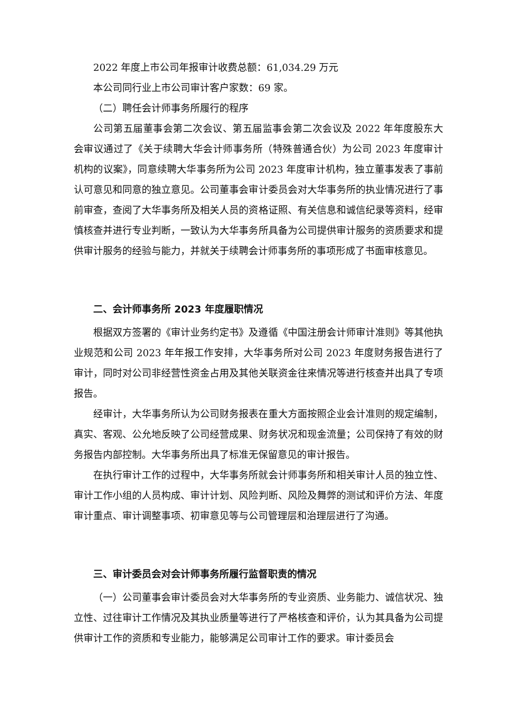2022 年度上市公司年报审计收费总额：61,034.29 万元
本公司同行业上市公司审计客户家数：69 家。
（二）聘任会计师事务所履行的程序
公司第五届董事会第二次会议、第五届监事会第二次会议及 2022 年年度股东大会审议通过了《关于续聘大华会计师事务所（特殊普通合伙）为公司 2023 年度审计机构的议案》，同意续聘大华事务所为公司 2023 年度审计机构，独立董事发表了事前认可意见和同意的独立意见。公司董事会审计委员会对大华事务所的执业情况进行了事前审查，查阅了大华事务所及相关人员的资格证照、有关信息和诚信纪录等资料，经审慎核查并进行专业判断，一致认为大华事务所具备为公司提供审计服务的资质要求和提供审计服务的经验与能力，并就关于续聘会计师事务所的事项形成了书面审核意见。
二、会计师事务所 2023 年度履职情况
根据双方签署的《审计业务约定书》及遵循《中国注册会计师审计准则》等其他执业规范和公司 2023 年年报工作安排，大华事务所对公司 2023 年度财务报告进行了审计，同时对公司非经营性资金占用及其他关联资金往来情况等进行核查并出具了专项报告。
经审计，大华事务所认为公司财务报表在重大方面按照企业会计准则的规定编制，真实、客观、公允地反映了公司经营成果、财务状况和现金流量；公司保持了有效的财务报告内部控制。大华事务所出具了标准无保留意见的审计报告。
在执行审计工作的过程中，大华事务所就会计师事务所和相关审计人员的独立性、审计工作小组的人员构成、审计计划、风险判断、风险及舞弊的测试和评价方法、年度审计重点、审计调整事项、初审意见等与公司管理层和治理层进行了沟通。
三、审计委员会对会计师事务所履行监督职责的情况
（一）公司董事会审计委员会对大华事务所的专业资质、业务能力、诚信状况、独立性、过往审计工作情况及其执业质量等进行了严格核查和评价，认为其具备为公司提供审计工作的资质和专业能力，能够满足公司审计工作的要求。审计委员会